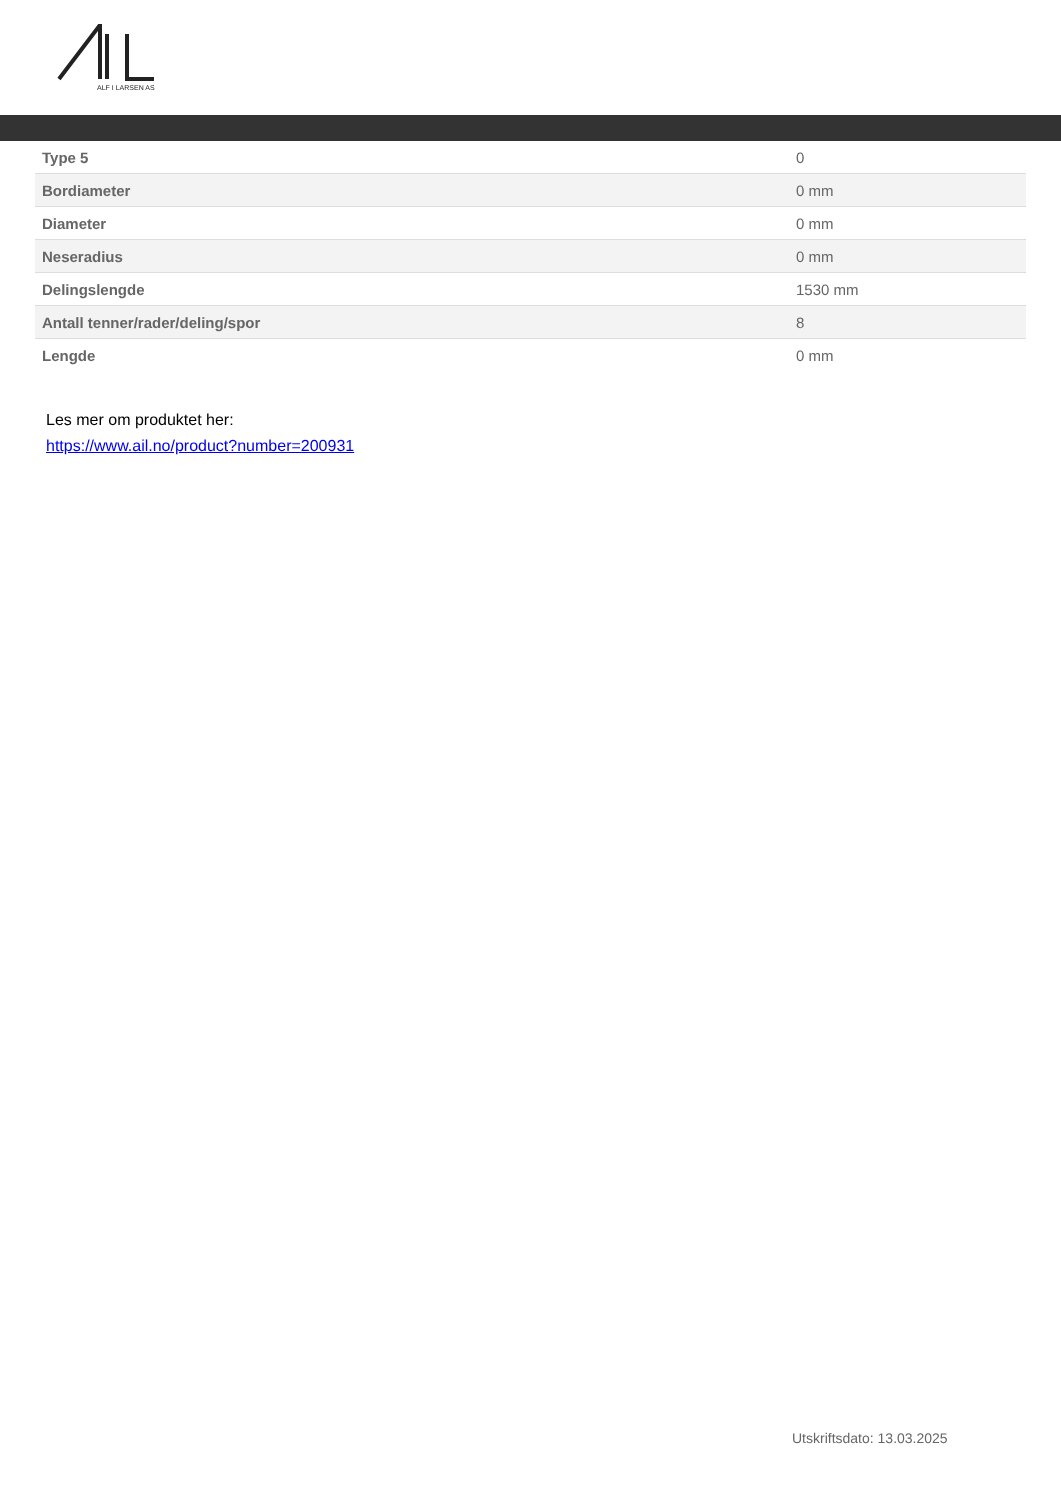ALF I LARSEN AS
| Type 5 | 0 |
| Bordiameter | 0 mm |
| Diameter | 0 mm |
| Neseradius | 0 mm |
| Delingslengde | 1530 mm |
| Antall tenner/rader/deling/spor | 8 |
| Lengde | 0 mm |
Les mer om produktet her:
https://www.ail.no/product?number=200931
Utskriftsdato: 13.03.2025